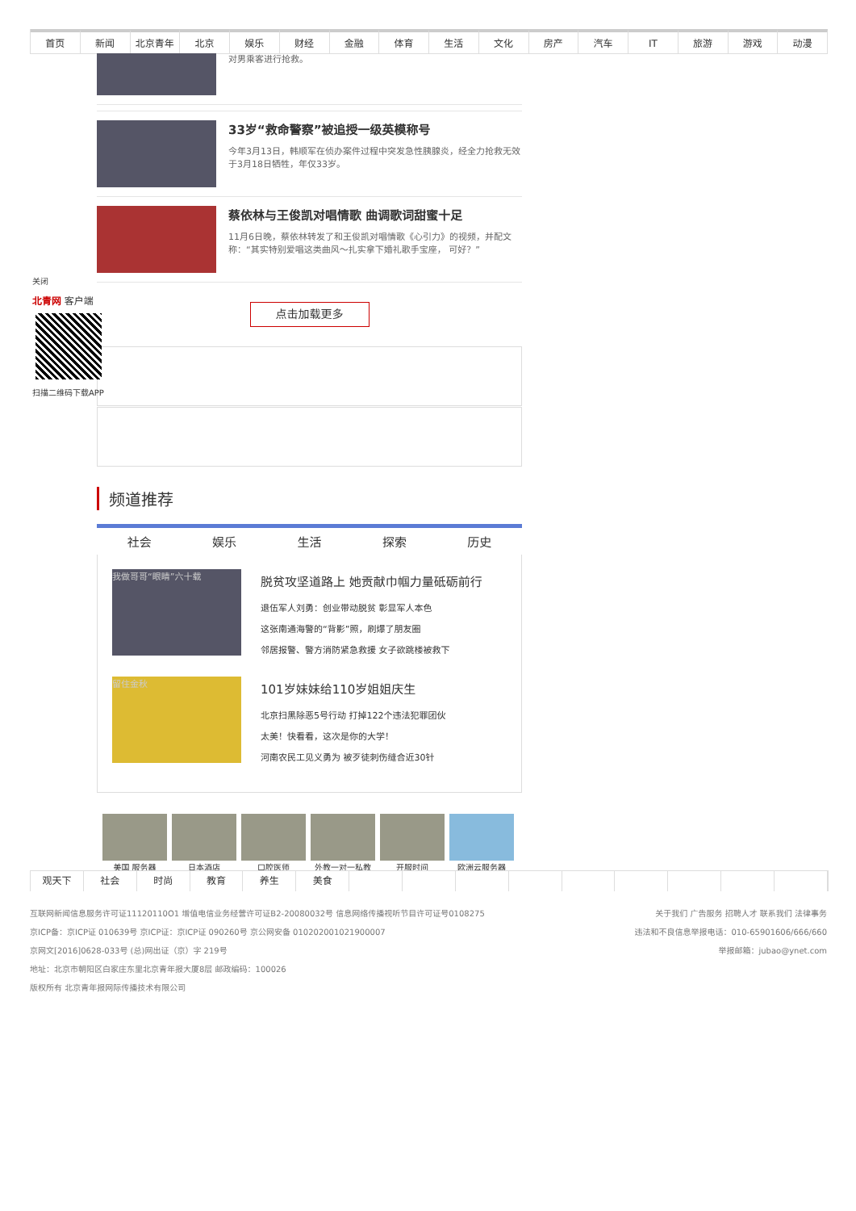首页 新闻 北京青年 北京 娱乐 财经 金融 体育 生活 文化 房产 汽车 IT 旅游 游戏 动漫
对男乘客进行抢救。
33岁“救命警察”被追授一级英模称号
今年3月13日，韩顺军在侦办案件过程中突发急性胰腺炎，经全力抢救无效于3月18日牺牲，年仅33岁。
蔡依林与王俊凯对唱情歌 曲调歌词甜蜜十足
11月6日晚，蔡依林转发了和王俊凯对唱情歌《心引力》的视频，并配文称：“其实特别爱唱这类曲风～扎实拿下婚礼歌手宝座， 可好？”
点击加载更多
频道推荐
社会 娱乐 生活 探索 历史
我做哥哥“眼睛”六十载
脱贫攻坚道路上 她贡献巾帼力量砥砺前行
退伍军人刘勇：创业带动脱贫 彰显军人本色
这张南通海警的“背影”照，刷爆了朋友圈
邻居报警、警方消防紧急救援 女子欲跳楼被救下
留住金秋
101岁妹妹给110岁姐姐庆生
北京扫黑除恶5号行动 打掉122个违法犯罪团伙
太美！快看看，这次是你的大学！
河南农民工见义勇为 被歹徒刺伤缝合近30针
美国 服务器 日本酒店 口腔医师 外教一对一私教 开服时间 欧洲云服务器
关闭
北青网 客户端
扫描二维码下载APP
观天下 社会 时尚 教育 养生 美食
关于我们 广告服务 招聘人才 联系我们 法律事务
违法和不良信息举报电话：010-65901606/666/660
举报邮箱：jubao@ynet.com
互联网新闻信息服务许可证11120110O1 增值电信业务经营许可证B2-20080032号 信息网络传播视听节目许可证号0108275
京ICP备：京ICP证 010639号 京ICP证：京ICP证 090260号 京公网安备 010202001021900007
京网文[2016]0628-033号 (总)网出证（京）字 219号
地址：北京市朝阳区白家庄东里北京青年报大厦8层 邮政编码：100026
版权所有 北京青年报网际传播技术有限公司